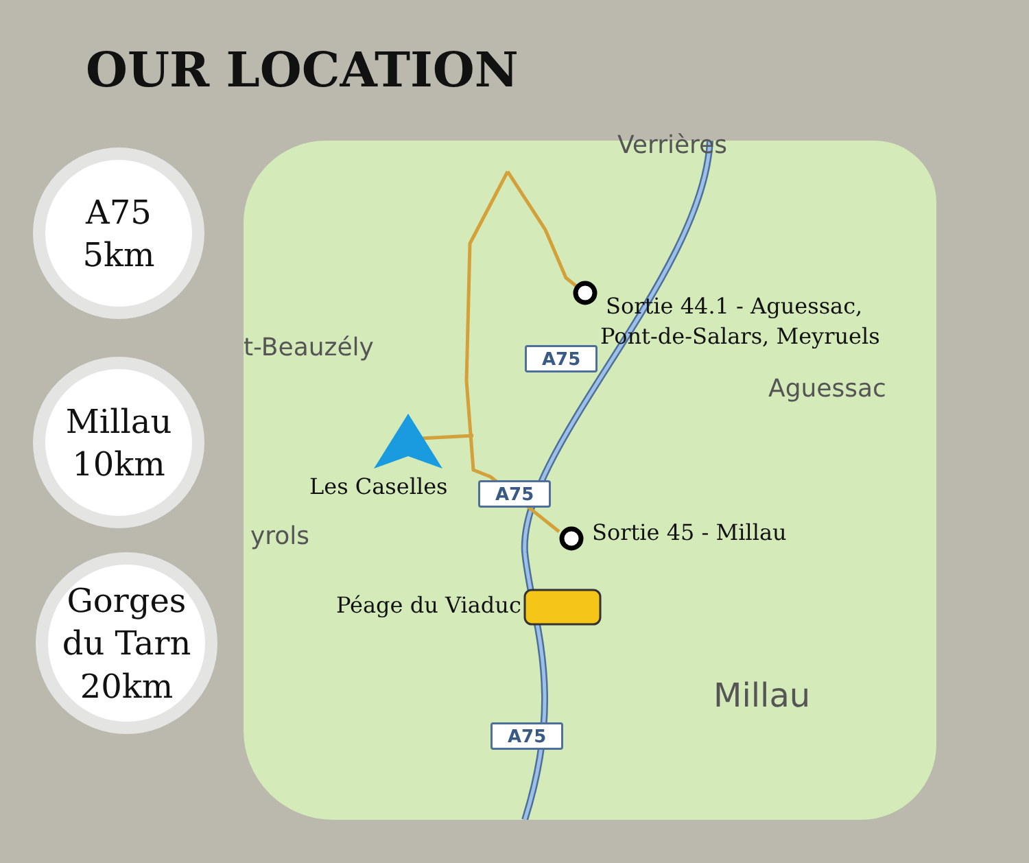OUR LOCATION
A75
5km
Millau
10km
Gorges
du Tarn
20km
Verrières
t-Beauzély
Aguessac
yrols
Millau
A75
A75
A75
Sortie 44.1 - Aguessac,
Pont-de-Salars, Meyruels
Les Caselles
Sortie 45 - Millau
Péage du Viaduc